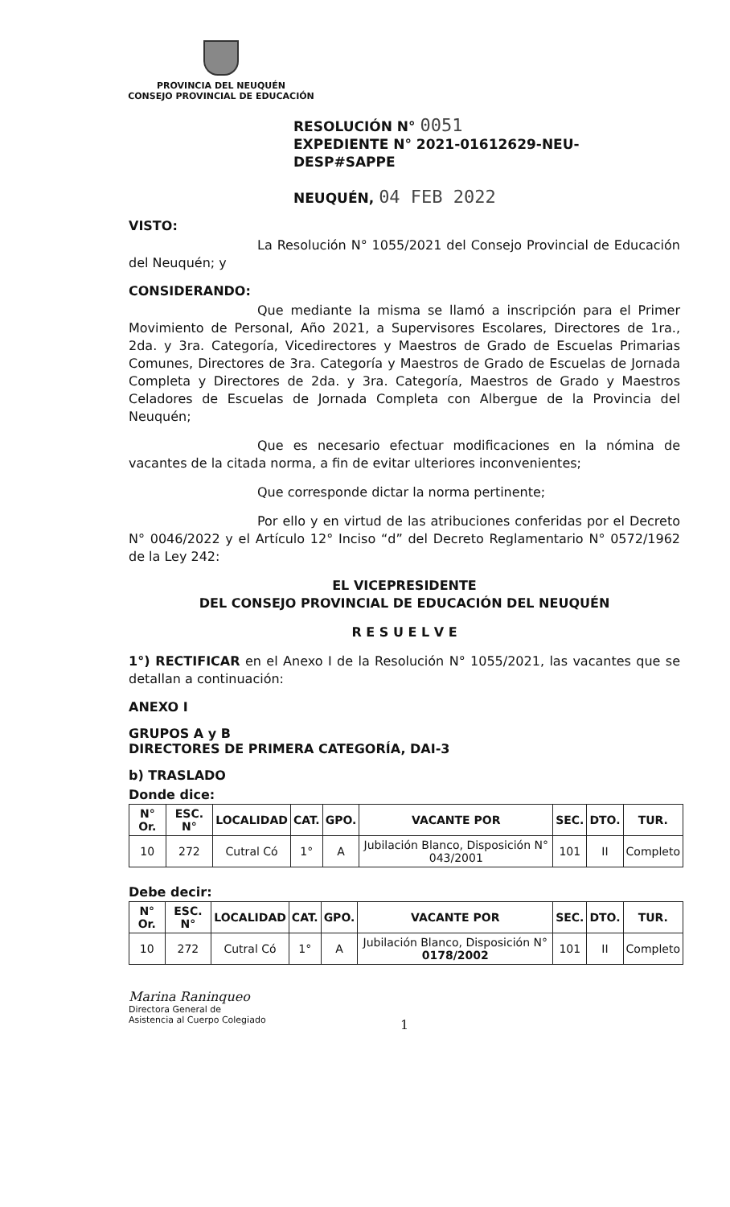PROVINCIA DEL NEUQUÉN
CONSEJO PROVINCIAL DE EDUCACIÓN
RESOLUCIÓN N° 0051
EXPEDIENTE N° 2021-01612629-NEU-DESP#SAPPE
NEUQUÉN, 04 FEB 2022
VISTO:
La Resolución N° 1055/2021 del Consejo Provincial de Educación del Neuquén; y
CONSIDERANDO:
Que mediante la misma se llamó a inscripción para el Primer Movimiento de Personal, Año 2021, a Supervisores Escolares, Directores de 1ra., 2da. y 3ra. Categoría, Vicedirectores y Maestros de Grado de Escuelas Primarias Comunes, Directores de 3ra. Categoría y Maestros de Grado de Escuelas de Jornada Completa y Directores de 2da. y 3ra. Categoría, Maestros de Grado y Maestros Celadores de Escuelas de Jornada Completa con Albergue de la Provincia del Neuquén;
Que es necesario efectuar modificaciones en la nómina de vacantes de la citada norma, a fin de evitar ulteriores inconvenientes;
Que corresponde dictar la norma pertinente;
Por ello y en virtud de las atribuciones conferidas por el Decreto N° 0046/2022 y el Artículo 12° Inciso “d” del Decreto Reglamentario N° 0572/1962 de la Ley 242:
EL VICEPRESIDENTE
DEL CONSEJO PROVINCIAL DE EDUCACIÓN DEL NEUQUÉN
R E S U E L V E
1°) RECTIFICAR en el Anexo I de la Resolución N° 1055/2021, las vacantes que se detallan a continuación:
ANEXO I
GRUPOS A y B
DIRECTORES DE PRIMERA CATEGORÍA, DAI-3
b) TRASLADO
Donde dice:
| N° Or. | ESC. N° | LOCALIDAD | CAT. | GPO. | VACANTE POR | SEC. | DTO. | TUR. |
| --- | --- | --- | --- | --- | --- | --- | --- | --- |
| 10 | 272 | Cutral Có | 1° | A | Jubilación Blanco, Disposición N° 043/2001 | 101 | II | Completo |
Debe decir:
| N° Or. | ESC. N° | LOCALIDAD | CAT. | GPO. | VACANTE POR | SEC. | DTO. | TUR. |
| --- | --- | --- | --- | --- | --- | --- | --- | --- |
| 10 | 272 | Cutral Có | 1° | A | Jubilación Blanco, Disposición N° 0178/2002 | 101 | II | Completo |
Marina Raninqueo
Directora General de
Asistencia al Cuerpo Colegiado
1